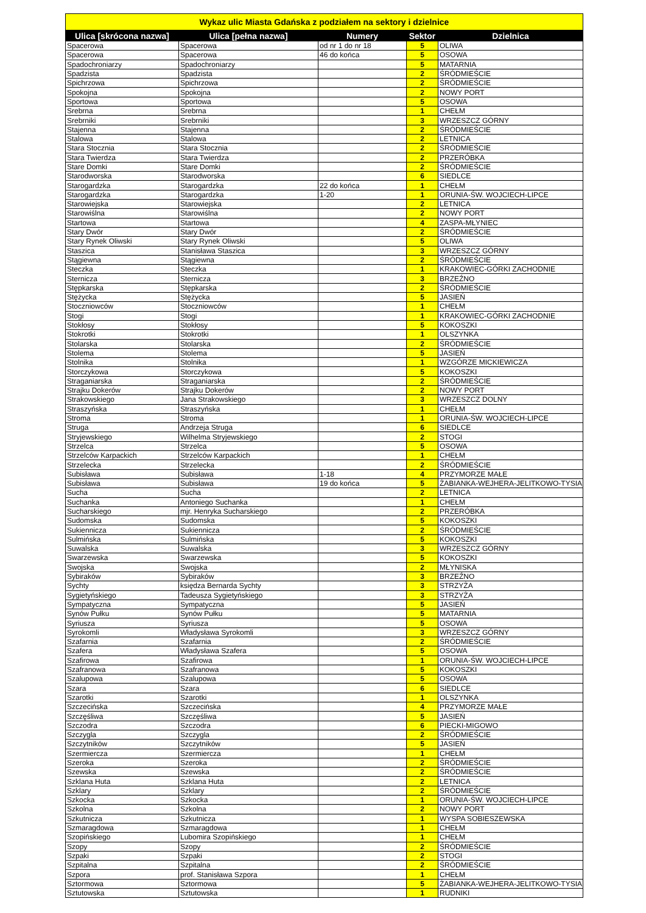| Wykaz ulic Miasta Gdańska z podziałem na sektory i dzielnice | | | | |
| Ulica [skrócona nazwa] | Ulica [pełna nazwa] | Numery | Sektor | Dzielnica |
| Spacerowa | Spacerowa | od nr 1 do nr 18 | 5 | OLIWA |
| Spacerowa | Spacerowa | 46 do końca | 5 | OSOWA |
| Spadochroniarzy | Spadochroniarzy | | 5 | MATARNIA |
| Spadzista | Spadzista | | 2 | ŚRÓDMIEŚCIE |
| Spichrzowa | Spichrzowa | | 2 | ŚRÓDMIEŚCIE |
| Spokojna | Spokojna | | 2 | NOWY PORT |
| Sportowa | Sportowa | | 5 | OSOWA |
| Srebrna | Srebrna | | 1 | CHEŁM |
| Srebrniki | Srebrniki | | 3 | WRZESZCZ GÓRNY |
| Stajenna | Stajenna | | 2 | ŚRÓDMIEŚCIE |
| Stalowa | Stalowa | | 2 | LETNICA |
| Stara Stocznia | Stara Stocznia | | 2 | ŚRÓDMIEŚCIE |
| Stara Twierdza | Stara Twierdza | | 2 | PRZERÓBKA |
| Stare Domki | Stare Domki | | 2 | ŚRÓDMIEŚCIE |
| Starodworska | Starodworska | | 6 | SIEDLCE |
| Starogardzka | Starogardzka | 22 do końca | 1 | CHEŁM |
| Starogardzka | Starogardzka | 1-20 | 1 | ORUNIA-ŚW. WOJCIECH-LIPCE |
| Starowiejska | Starowiejska | | 2 | LETNICA |
| Starowiślna | Starowiślna | | 2 | NOWY PORT |
| Startowa | Startowa | | 4 | ZASPA-MŁYNIEC |
| Stary Dwór | Stary Dwór | | 2 | ŚRÓDMIEŚCIE |
| Stary Rynek Oliwski | Stary Rynek Oliwski | | 5 | OLIWA |
| Staszica | Stanisława Staszica | | 3 | WRZESZCZ GÓRNY |
| Stągiewna | Stągiewna | | 2 | ŚRÓDMIEŚCIE |
| Steczka | Steczka | | 1 | KRAKOWIEC-GÓRKI ZACHODNIE |
| Sternicza | Sternicza | | 3 | BRZEŹNO |
| Stępkarska | Stępkarska | | 2 | ŚRÓDMIEŚCIE |
| Stężycka | Stężycka | | 5 | JASIEŃ |
| Stoczniowców | Stoczniowców | | 1 | CHEŁM |
| Stogi | Stogi | | 1 | KRAKOWIEC-GÓRKI ZACHODNIE |
| Stokłosy | Stokłosy | | 5 | KOKOSZKI |
| Stokrotki | Stokrotki | | 1 | OLSZYNKA |
| Stolarska | Stolarska | | 2 | ŚRÓDMIEŚCIE |
| Stolema | Stolema | | 5 | JASIEŃ |
| Stolnika | Stolnika | | 1 | WZGÓRZE MICKIEWICZA |
| Storczykowa | Storczykowa | | 5 | KOKOSZKI |
| Straganiarska | Straganiarska | | 2 | ŚRÓDMIEŚCIE |
| Strajku Dokerów | Strajku Dokerów | | 2 | NOWY PORT |
| Strakowskiego | Jana Strakowskiego | | 3 | WRZESZCZ DOLNY |
| Straszyńska | Straszyńska | | 1 | CHEŁM |
| Stroma | Stroma | | 1 | ORUNIA-ŚW. WOJCIECH-LIPCE |
| Struga | Andrzeja Struga | | 6 | SIEDLCE |
| Stryjewskiego | Wilhelma Stryjewskiego | | 2 | STOGI |
| Strzelca | Strzelca | | 5 | OSOWA |
| Strzelców Karpackich | Strzelców Karpackich | | 1 | CHEŁM |
| Strzelecka | Strzelecka | | 2 | ŚRÓDMIEŚCIE |
| Subisława | Subisława | 1-18 | 4 | PRZYMORZE MAŁE |
| Subisława | Subisława | 19 do końca | 5 | ŻABIANKA-WEJHERA-JELITKOWO-TYSIA |
| Sucha | Sucha | | 2 | LETNICA |
| Suchanka | Antoniego Suchanka | | 1 | CHEŁM |
| Sucharskiego | mjr. Henryka Sucharskiego | | 2 | PRZERÓBKA |
| Sudomska | Sudomska | | 5 | KOKOSZKI |
| Sukiennicza | Sukiennicza | | 2 | ŚRÓDMIEŚCIE |
| Sulmińska | Sulmińska | | 5 | KOKOSZKI |
| Suwalska | Suwalska | | 3 | WRZESZCZ GÓRNY |
| Swarzewska | Swarzewska | | 5 | KOKOSZKI |
| Swojska | Swojska | | 2 | MŁYNISKA |
| Sybiraków | Sybiraków | | 3 | BRZEŹNO |
| Sychty | księdza Bernarda Sychty | | 3 | STRZYŻA |
| Sygietyńskiego | Tadeusza Sygietyńskiego | | 3 | STRZYŻA |
| Sympatyczna | Sympatyczna | | 5 | JASIEŃ |
| Synów Pułku | Synów Pułku | | 5 | MATARNIA |
| Syriusza | Syriusza | | 5 | OSOWA |
| Syrokomli | Władysława Syrokomli | | 3 | WRZESZCZ GÓRNY |
| Szafarnia | Szafarnia | | 2 | ŚRÓDMIEŚCIE |
| Szafera | Władysława Szafera | | 5 | OSOWA |
| Szafirowa | Szafirowa | | 1 | ORUNIA-ŚW. WOJCIECH-LIPCE |
| Szafranowa | Szafranowa | | 5 | KOKOSZKI |
| Szalupowa | Szalupowa | | 5 | OSOWA |
| Szara | Szara | | 6 | SIEDLCE |
| Szarotki | Szarotki | | 1 | OLSZYNKA |
| Szczecińska | Szczecińska | | 4 | PRZYMORZE MAŁE |
| Szczęśliwa | Szczęśliwa | | 5 | JASIEŃ |
| Szczodra | Szczodra | | 6 | PIECKI-MIGOWO |
| Szczygla | Szczygla | | 2 | ŚRÓDMIEŚCIE |
| Szczytników | Szczytników | | 5 | JASIEŃ |
| Szermiercza | Szermiercza | | 1 | CHEŁM |
| Szeroka | Szeroka | | 2 | ŚRÓDMIEŚCIE |
| Szewska | Szewska | | 2 | ŚRÓDMIEŚCIE |
| Szklana Huta | Szklana Huta | | 2 | LETNICA |
| Szklary | Szklary | | 2 | ŚRÓDMIEŚCIE |
| Szkocka | Szkocka | | 1 | ORUNIA-ŚW. WOJCIECH-LIPCE |
| Szkolna | Szkolna | | 2 | NOWY PORT |
| Szkutnicza | Szkutnicza | | 1 | WYSPA SOBIESZEWSKA |
| Szmaragdowa | Szmaragdowa | | 1 | CHEŁM |
| Szopińskiego | Lubomira Szopińskiego | | 1 | CHEŁM |
| Szopy | Szopy | | 2 | ŚRÓDMIEŚCIE |
| Szpaki | Szpaki | | 2 | STOGI |
| Szpitalna | Szpitalna | | 2 | ŚRÓDMIEŚCIE |
| Szpora | prof. Stanisława Szpora | | 1 | CHEŁM |
| Sztormowa | Sztormowa | | 5 | ŻABIANKA-WEJHERA-JELITKOWO-TYSIA |
| Sztutowska | Sztutowska | | 1 | RUDNIKI |